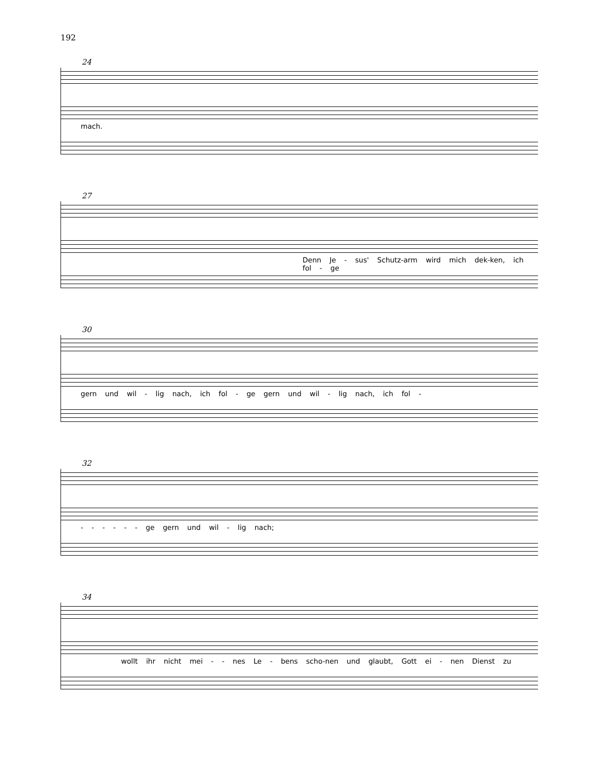192
24
mach.
27
Denn Je - sus' Schutz-arm wird mich dek-ken, ich fol - ge
30
gern und wil - lig nach, ich fol - ge gern und wil - lig nach, ich fol -
32
- - - - - - ge gern und wil - lig nach;
34
wollt ihr nicht mei - - nes Le - bens scho-nen und glaubt, Gott ei - nen Dienst zu